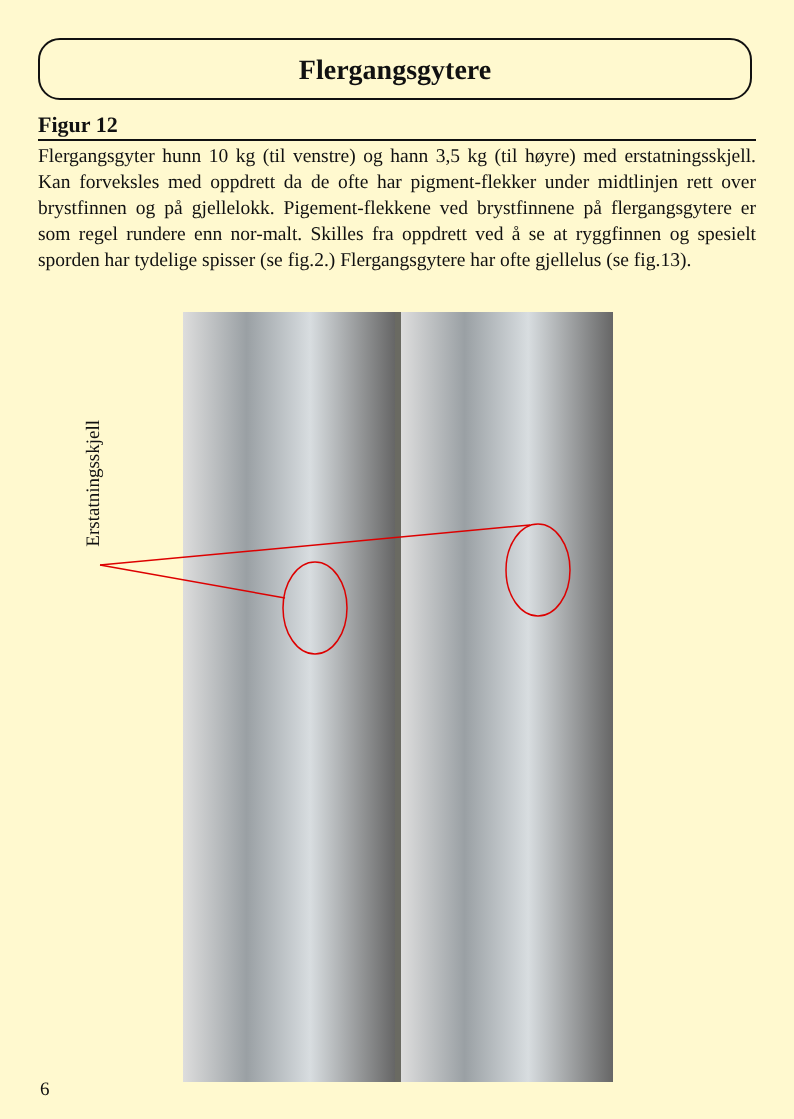Flergangsgytere
Figur 12
Flergangsgyter hunn 10 kg (til venstre) og hann 3,5 kg (til høyre) med erstatningsskjell. Kan forveksles med oppdrett da de ofte har pigment-flekker under midtlinjen rett over brystfinnen og på gjellelokk. Pigement-flekkene ved brystfinnene på flergangsgytere er som regel rundere enn nor-malt. Skilles fra oppdrett ved å se at ryggfinnen og spesielt sporden har tydelige spisser (se fig.2.) Flergangsgytere har ofte gjellelus (se fig.13).
Erstatningsskjell
6